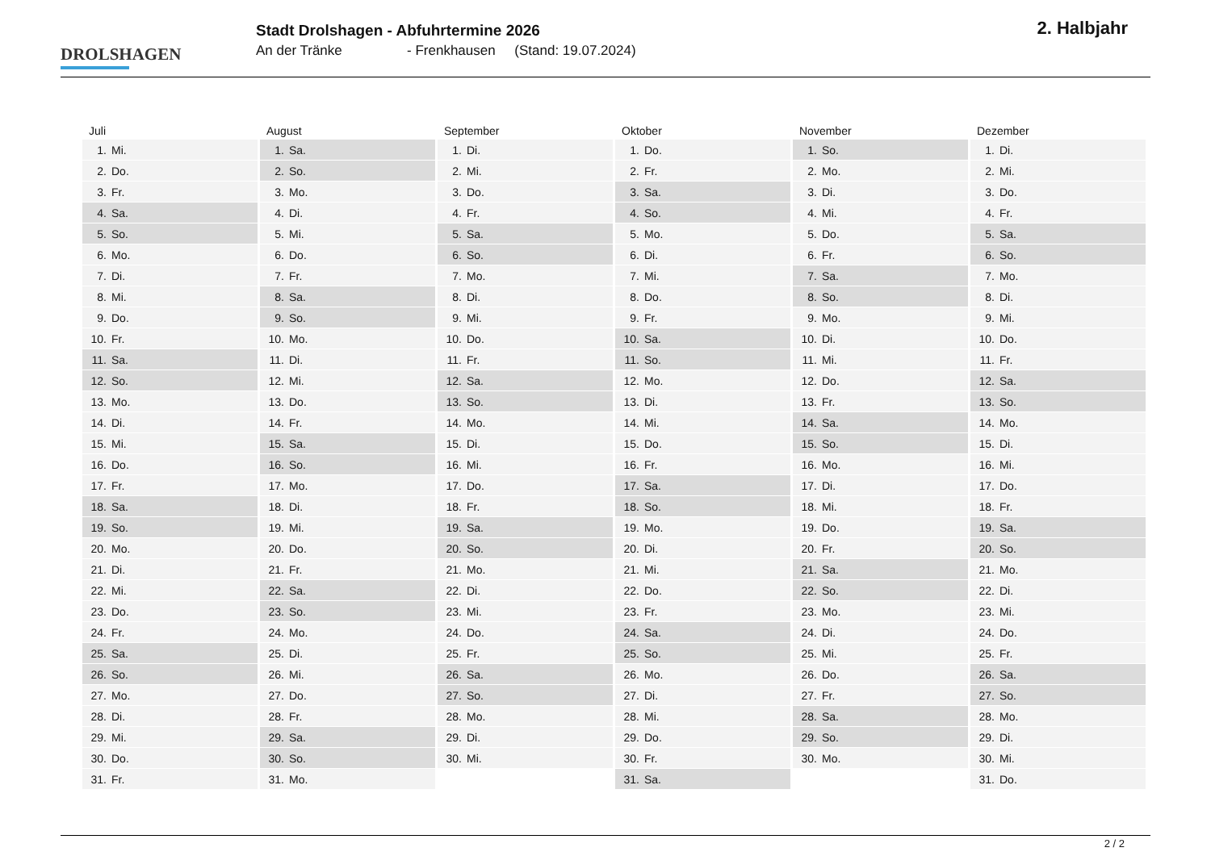DROLSHAGEN
Stadt Drolshagen - Abfuhrtermine 2026
An der Tränke - Frenkhausen (Stand: 19.07.2024)
2. Halbjahr
Juli
| 1. | Mi. |
| 2. | Do. |
| 3. | Fr. |
| 4. | Sa. |
| 5. | So. |
| 6. | Mo. |
| 7. | Di. |
| 8. | Mi. |
| 9. | Do. |
| 10. | Fr. |
| 11. | Sa. |
| 12. | So. |
| 13. | Mo. |
| 14. | Di. |
| 15. | Mi. |
| 16. | Do. |
| 17. | Fr. |
| 18. | Sa. |
| 19. | So. |
| 20. | Mo. |
| 21. | Di. |
| 22. | Mi. |
| 23. | Do. |
| 24. | Fr. |
| 25. | Sa. |
| 26. | So. |
| 27. | Mo. |
| 28. | Di. |
| 29. | Mi. |
| 30. | Do. |
| 31. | Fr. |
August
| 1. | Sa. |
| 2. | So. |
| 3. | Mo. |
| 4. | Di. |
| 5. | Mi. |
| 6. | Do. |
| 7. | Fr. |
| 8. | Sa. |
| 9. | So. |
| 10. | Mo. |
| 11. | Di. |
| 12. | Mi. |
| 13. | Do. |
| 14. | Fr. |
| 15. | Sa. |
| 16. | So. |
| 17. | Mo. |
| 18. | Di. |
| 19. | Mi. |
| 20. | Do. |
| 21. | Fr. |
| 22. | Sa. |
| 23. | So. |
| 24. | Mo. |
| 25. | Di. |
| 26. | Mi. |
| 27. | Do. |
| 28. | Fr. |
| 29. | Sa. |
| 30. | So. |
| 31. | Mo. |
September
| 1. | Di. |
| 2. | Mi. |
| 3. | Do. |
| 4. | Fr. |
| 5. | Sa. |
| 6. | So. |
| 7. | Mo. |
| 8. | Di. |
| 9. | Mi. |
| 10. | Do. |
| 11. | Fr. |
| 12. | Sa. |
| 13. | So. |
| 14. | Mo. |
| 15. | Di. |
| 16. | Mi. |
| 17. | Do. |
| 18. | Fr. |
| 19. | Sa. |
| 20. | So. |
| 21. | Mo. |
| 22. | Di. |
| 23. | Mi. |
| 24. | Do. |
| 25. | Fr. |
| 26. | Sa. |
| 27. | So. |
| 28. | Mo. |
| 29. | Di. |
| 30. | Mi. |
Oktober
| 1. | Do. |
| 2. | Fr. |
| 3. | Sa. |
| 4. | So. |
| 5. | Mo. |
| 6. | Di. |
| 7. | Mi. |
| 8. | Do. |
| 9. | Fr. |
| 10. | Sa. |
| 11. | So. |
| 12. | Mo. |
| 13. | Di. |
| 14. | Mi. |
| 15. | Do. |
| 16. | Fr. |
| 17. | Sa. |
| 18. | So. |
| 19. | Mo. |
| 20. | Di. |
| 21. | Mi. |
| 22. | Do. |
| 23. | Fr. |
| 24. | Sa. |
| 25. | So. |
| 26. | Mo. |
| 27. | Di. |
| 28. | Mi. |
| 29. | Do. |
| 30. | Fr. |
| 31. | Sa. |
November
| 1. | So. |
| 2. | Mo. |
| 3. | Di. |
| 4. | Mi. |
| 5. | Do. |
| 6. | Fr. |
| 7. | Sa. |
| 8. | So. |
| 9. | Mo. |
| 10. | Di. |
| 11. | Mi. |
| 12. | Do. |
| 13. | Fr. |
| 14. | Sa. |
| 15. | So. |
| 16. | Mo. |
| 17. | Di. |
| 18. | Mi. |
| 19. | Do. |
| 20. | Fr. |
| 21. | Sa. |
| 22. | So. |
| 23. | Mo. |
| 24. | Di. |
| 25. | Mi. |
| 26. | Do. |
| 27. | Fr. |
| 28. | Sa. |
| 29. | So. |
| 30. | Mo. |
Dezember
| 1. | Di. |
| 2. | Mi. |
| 3. | Do. |
| 4. | Fr. |
| 5. | Sa. |
| 6. | So. |
| 7. | Mo. |
| 8. | Di. |
| 9. | Mi. |
| 10. | Do. |
| 11. | Fr. |
| 12. | Sa. |
| 13. | So. |
| 14. | Mo. |
| 15. | Di. |
| 16. | Mi. |
| 17. | Do. |
| 18. | Fr. |
| 19. | Sa. |
| 20. | So. |
| 21. | Mo. |
| 22. | Di. |
| 23. | Mi. |
| 24. | Do. |
| 25. | Fr. |
| 26. | Sa. |
| 27. | So. |
| 28. | Mo. |
| 29. | Di. |
| 30. | Mi. |
| 31. | Do. |
2 / 2